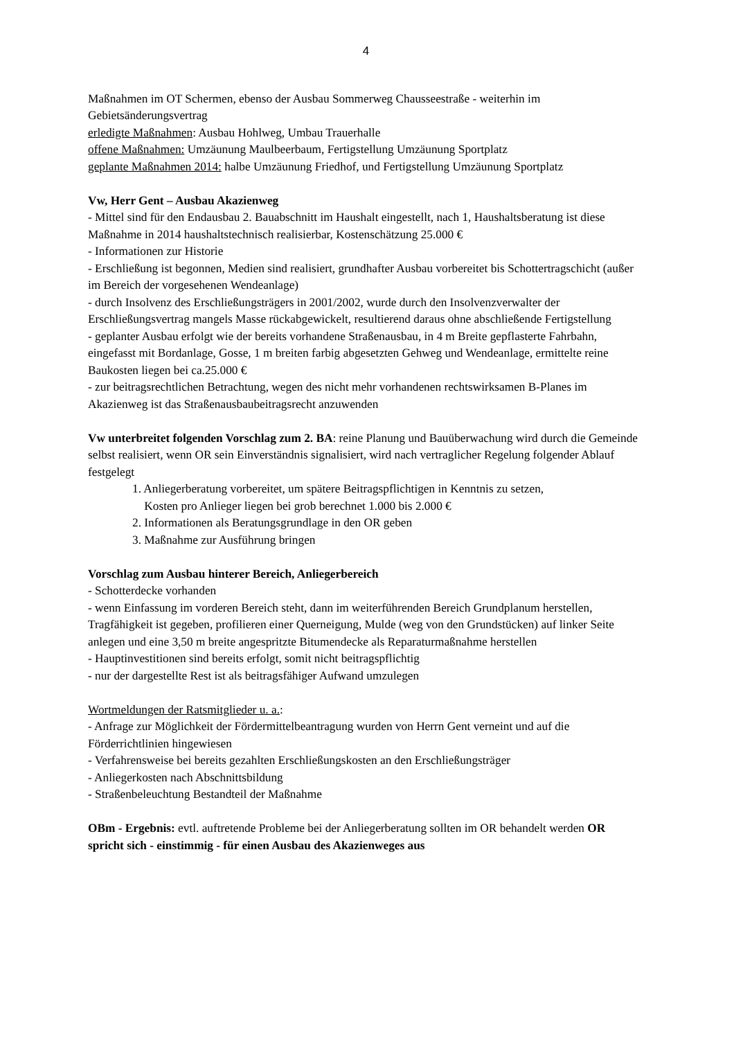4
Maßnahmen im OT Schermen, ebenso der Ausbau Sommerweg Chausseestraße - weiterhin im Gebietsänderungsvertrag
erledigte Maßnahmen: Ausbau Hohlweg, Umbau Trauerhalle
offene Maßnahmen: Umzäunung Maulbeerbaum, Fertigstellung Umzäunung Sportplatz
geplante Maßnahmen 2014: halbe Umzäunung Friedhof, und Fertigstellung Umzäunung Sportplatz
Vw, Herr Gent – Ausbau Akazienweg
- Mittel sind für den Endausbau 2. Bauabschnitt im Haushalt eingestellt, nach 1, Haushaltsberatung ist diese Maßnahme in 2014 haushaltstechnisch realisierbar, Kostenschätzung 25.000 €
- Informationen zur Historie
- Erschließung ist begonnen, Medien sind realisiert, grundhafter Ausbau vorbereitet bis Schottertragschicht (außer im Bereich der vorgesehenen Wendeanlage)
- durch Insolvenz des Erschließungsträgers in 2001/2002, wurde durch den Insolvenzverwalter der Erschließungsvertrag mangels Masse rückabgewickelt, resultierend daraus ohne abschließende Fertigstellung
- geplanter Ausbau erfolgt wie der bereits vorhandene Straßenausbau, in 4 m Breite gepflasterte Fahrbahn, eingefasst mit Bordanlage, Gosse, 1 m breiten farbig abgesetzten Gehweg und Wendeanlage, ermittelte reine Baukosten liegen bei ca.25.000 €
- zur beitragsrechtlichen Betrachtung, wegen des nicht mehr vorhandenen rechtswirksamen B-Planes im Akazienweg ist das Straßenausbaubeitragsrecht anzuwenden
Vw unterbreitet folgenden Vorschlag zum 2. BA: reine Planung und Bauüberwachung wird durch die Gemeinde selbst realisiert, wenn OR sein Einverständnis signalisiert, wird nach vertraglicher Regelung folgender Ablauf festgelegt
1. Anliegerberatung vorbereitet, um spätere Beitragspflichtigen in Kenntnis zu setzen,
Kosten pro Anlieger liegen bei grob berechnet 1.000 bis 2.000 €
2. Informationen als Beratungsgrundlage in den OR geben
3. Maßnahme zur Ausführung bringen
Vorschlag zum Ausbau hinterer Bereich, Anliegerbereich
- Schotterdecke vorhanden
- wenn Einfassung im vorderen Bereich steht, dann im weiterführenden Bereich Grundplanum herstellen, Tragfähigkeit ist gegeben, profilieren einer Querneigung, Mulde (weg von den Grundstücken) auf linker Seite anlegen und eine 3,50 m breite angespritzte Bitumendecke als Reparaturmaßnahme herstellen
- Hauptinvestitionen sind bereits erfolgt, somit nicht beitragspflichtig
- nur der dargestellte Rest ist als beitragsfähiger Aufwand umzulegen
Wortmeldungen der Ratsmitglieder u. a.:
- Anfrage zur Möglichkeit der Fördermittelbeantragung wurden von Herrn Gent verneint und auf die Förderrichtlinien hingewiesen
- Verfahrensweise bei bereits gezahlten Erschließungskosten an den Erschließungsträger
- Anliegerkosten nach Abschnittsbildung
- Straßenbeleuchtung Bestandteil der Maßnahme
OBm - Ergebnis: evtl. auftretende Probleme bei der Anliegerberatung sollten im OR behandelt werden OR spricht sich - einstimmig - für einen Ausbau des Akazienweges aus